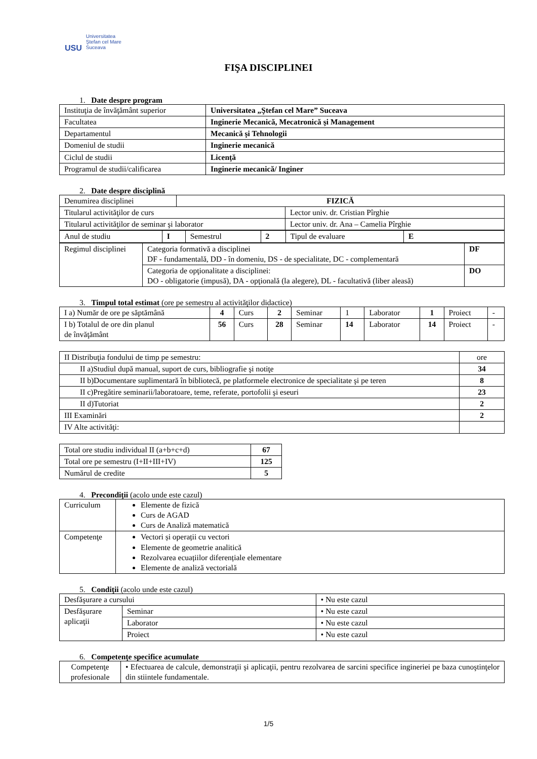USU
Universitatea
Ştefan cel Mare
Suceava
FIŞA DISCIPLINEI
1. Date despre program
| Instituţia de învăţământ superior | Universitatea „Ştefan cel Mare” Suceava |
| Facultatea | Inginerie Mecanică, Mecatronică şi Management |
| Departamentul | Mecanică şi Tehnologii |
| Domeniul de studii | Inginerie mecanică |
| Ciclul de studii | Licenţă |
| Programul de studii/calificarea | Inginerie mecanică/ Inginer |
2. Date despre disciplină
| Denumirea disciplinei | FIZICĂ | |
| Titularul activităţilor de curs | | Lector univ. dr. Cristian Pîrghie |
| Titularul activităţilor de seminar şi laborator | | Lector univ. dr. Ana – Camelia Pîrghie |
| Anul de studiu | I | Semestrul | 2 | Tipul de evaluare | E |
| Regimul disciplinei | Categoria formativă a disciplinei DF - fundamentală, DD - în domeniu, DS - de specialitate, DC - complementară | DF |
| | Categoria de opţionalitate a disciplinei: DO - obligatorie (impusă), DA - opţională (la alegere), DL - facultativă (liber aleasă) | DO |
3. Timpul total estimat (ore pe semestru al activităţilor didactice)
| I a) Număr de ore pe săptămână | 4 | Curs | 2 | Seminar | 1 | Laborator | 1 | Proiect | - |
| I b) Totalul de ore din planul de învăţământ | 56 | Curs | 28 | Seminar | 14 | Laborator | 14 | Proiect | - |
| II Distribuţia fondului de timp pe semestru: | ore |
| II a)Studiul după manual, suport de curs, bibliografie şi notiţe | 34 |
| II b)Documentare suplimentară în bibliotecă, pe platformele electronice de specialitate şi pe teren | 8 |
| II c)Pregătire seminarii/laboratoare, teme, referate, portofolii şi eseuri | 23 |
| II d)Tutoriat | 2 |
| III Examinări | 2 |
| IV Alte activităţi: | |
| Total ore studiu individual II (a+b+c+d) | 67 |
| Total ore pe semestru (I+II+III+IV) | 125 |
| Numărul de credite | 5 |
4. Precondiţii (acolo unde este cazul)
| Curriculum | Elemente de fizică Curs de AGAD Curs de Analiză matematică |
| Competenţe | Vectori și operații cu vectori Elemente de geometrie analitică Rezolvarea ecuațiilor diferențiale elementare Elemente de analiză vectorială |
5. Condiţii (acolo unde este cazul)
| Desfăşurare a cursului | | • Nu este cazul |
| Desfăşurare aplicaţii | Seminar | • Nu este cazul |
| | Laborator | • Nu este cazul |
| | Proiect | • Nu este cazul |
6. Competenţe specifice acumulate
| Competenţe profesionale | • Efectuarea de calcule, demonstraţii şi aplicaţii, pentru rezolvarea de sarcini specifice ingineriei pe baza cunoştinţelor din stiintele fundamentale. |
1/5